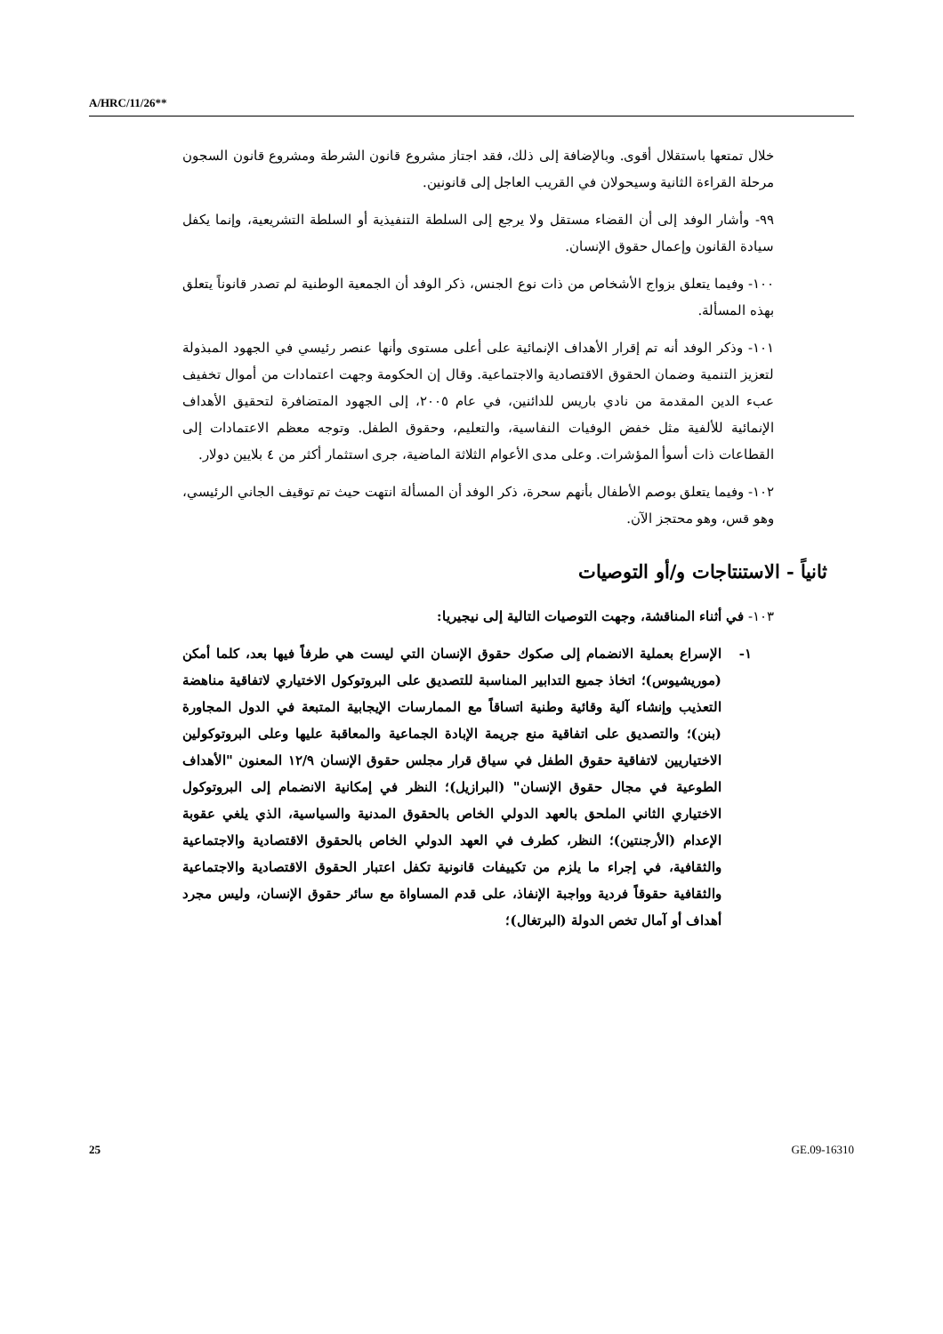A/HRC/11/26**
خلال تمتعها باستقلال أقوى. وبالإضافة إلى ذلك، فقد اجتاز مشروع قانون الشرطة ومشروع قانون السجون مرحلة القراءة الثانية وسيحولان في القريب العاجل إلى قانونين.
٩٩- وأشار الوفد إلى أن القضاء مستقل ولا يرجع إلى السلطة التنفيذية أو السلطة التشريعية، وإنما يكفل سيادة القانون وإعمال حقوق الإنسان.
١٠٠- وفيما يتعلق بزواج الأشخاص من ذات نوع الجنس، ذكر الوفد أن الجمعية الوطنية لم تصدر قانوناً يتعلق بهذه المسألة.
١٠١- وذكر الوفد أنه تم إقرار الأهداف الإنمائية على أعلى مستوى وأنها عنصر رئيسي في الجهود المبذولة لتعزيز التنمية وضمان الحقوق الاقتصادية والاجتماعية. وقال إن الحكومة وجهت اعتمادات من أموال تخفيف عبء الدين المقدمة من نادي باريس للدائنين، في عام ٢٠٠٥، إلى الجهود المتضافرة لتحقيق الأهداف الإنمائية للألفية مثل خفض الوفيات النفاسية، والتعليم، وحقوق الطفل. وتوجه معظم الاعتمادات إلى القطاعات ذات أسوأ المؤشرات. وعلى مدى الأعوام الثلاثة الماضية، جرى استثمار أكثر من ٤ بلايين دولار.
١٠٢- وفيما يتعلق بوصم الأطفال بأنهم سحرة، ذكر الوفد أن المسألة انتهت حيث تم توقيف الجاني الرئيسي، وهو قس، وهو محتجز الآن.
ثانياً - الاستنتاجات و/أو التوصيات
١٠٣- في أثناء المناقشة، وجهت التوصيات التالية إلى نيجيريا:
١- الإسراع بعملية الانضمام إلى صكوك حقوق الإنسان التي ليست هي طرفاً فيها بعد، كلما أمكن (موريشيوس)؛ اتخاذ جميع التدابير المناسبة للتصديق على البروتوكول الاختياري لاتفاقية مناهضة التعذيب وإنشاء آلية وقائية وطنية اتساقاً مع الممارسات الإيجابية المتبعة في الدول المجاورة (بنن)؛ والتصديق على اتفاقية منع جريمة الإبادة الجماعية والمعاقبة عليها وعلى البروتوكولين الاختياريين لاتفاقية حقوق الطفل في سياق قرار مجلس حقوق الإنسان ١٢/٩ المعنون "الأهداف الطوعية في مجال حقوق الإنسان" (البرازيل)؛ النظر في إمكانية الانضمام إلى البروتوكول الاختياري الثاني الملحق بالعهد الدولي الخاص بالحقوق المدنية والسياسية، الذي يلغي عقوبة الإعدام (الأرجنتين)؛ النظر، كطرف في العهد الدولي الخاص بالحقوق الاقتصادية والاجتماعية والثقافية، في إجراء ما يلزم من تكييفات قانونية تكفل اعتبار الحقوق الاقتصادية والاجتماعية والثقافية حقوقاً فردية وواجبة الإنفاذ، على قدم المساواة مع سائر حقوق الإنسان، وليس مجرد أهداف أو آمال تخص الدولة (البرتغال)؛
25 GE.09-16310